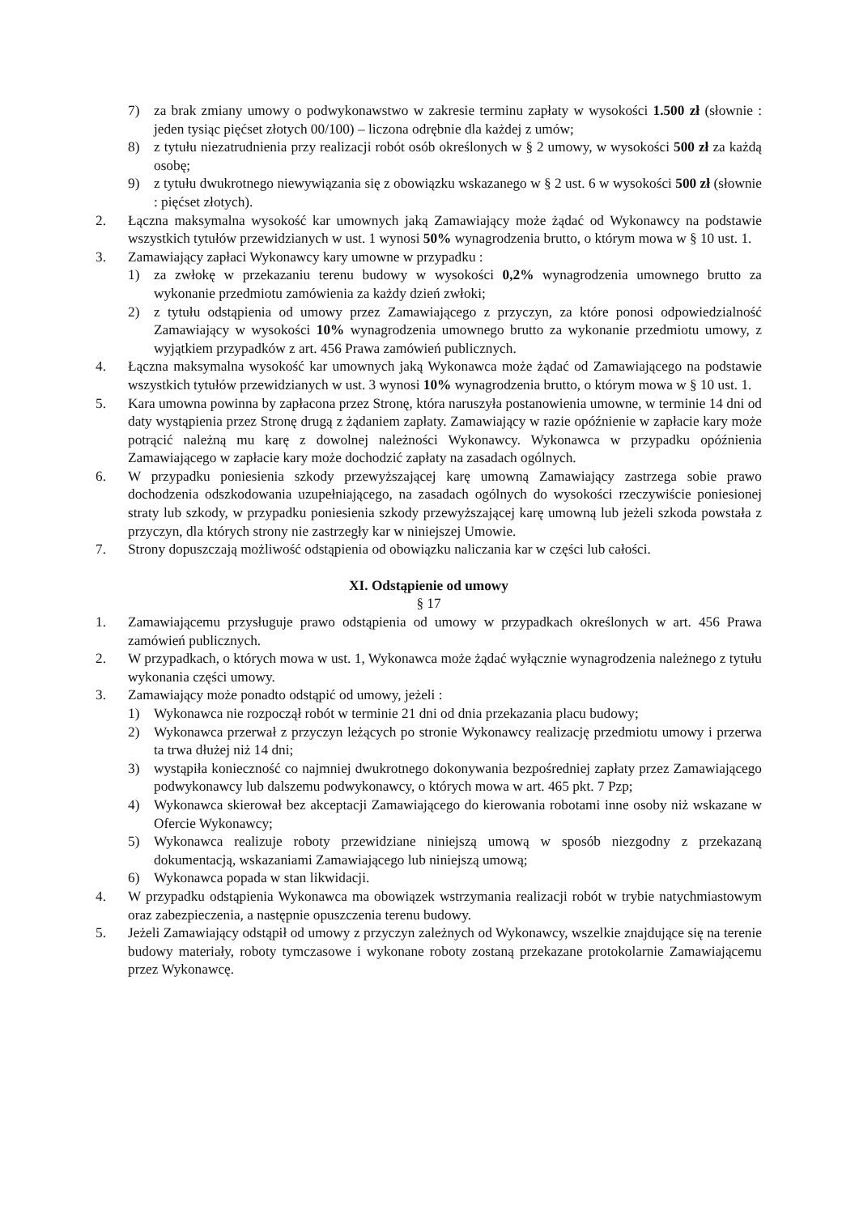7) za brak zmiany umowy o podwykonawstwo w zakresie terminu zapłaty w wysokości 1.500 zł (słownie : jeden tysiąc pięćset złotych 00/100) – liczona odrębnie dla każdej z umów;
8) z tytułu niezatrudnienia przy realizacji robót osób określonych w § 2 umowy, w wysokości 500 zł za każdą osobę;
9) z tytułu dwukrotnego niewywiązania się z obowiązku wskazanego w § 2 ust. 6 w wysokości 500 zł (słownie : pięćset złotych).
2. Łączna maksymalna wysokość kar umownych jaką Zamawiający może żądać od Wykonawcy na podstawie wszystkich tytułów przewidzianych w ust. 1 wynosi 50% wynagrodzenia brutto, o którym mowa w § 10 ust. 1.
3. Zamawiający zapłaci Wykonawcy kary umowne w przypadku :
1) za zwłokę w przekazaniu terenu budowy w wysokości 0,2% wynagrodzenia umownego brutto za wykonanie przedmiotu zamówienia za każdy dzień zwłoki;
2) z tytułu odstąpienia od umowy przez Zamawiającego z przyczyn, za które ponosi odpowiedzialność Zamawiający w wysokości 10% wynagrodzenia umownego brutto za wykonanie przedmiotu umowy, z wyjątkiem przypadków z art. 456 Prawa zamówień publicznych.
4. Łączna maksymalna wysokość kar umownych jaką Wykonawca może żądać od Zamawiającego na podstawie wszystkich tytułów przewidzianych w ust. 3 wynosi 10% wynagrodzenia brutto, o którym mowa w § 10 ust. 1.
5. Kara umowna powinna by zapłacona przez Stronę, która naruszyła postanowienia umowne, w terminie 14 dni od daty wystąpienia przez Stronę drugą z żądaniem zapłaty. Zamawiający w razie opóźnienie w zapłacie kary może potrącić należną mu karę z dowolnej należności Wykonawcy. Wykonawca w przypadku opóźnienia Zamawiającego w zapłacie kary może dochodzić zapłaty na zasadach ogólnych.
6. W przypadku poniesienia szkody przewyższającej karę umowną Zamawiający zastrzega sobie prawo dochodzenia odszkodowania uzupełniającego, na zasadach ogólnych do wysokości rzeczywiście poniesionej straty lub szkody, w przypadku poniesienia szkody przewyższającej karę umowną lub jeżeli szkoda powstała z przyczyn, dla których strony nie zastrzegły kar w niniejszej Umowie.
7. Strony dopuszczają możliwość odstąpienia od obowiązku naliczania kar w części lub całości.
XI. Odstąpienie od umowy
§ 17
1. Zamawiającemu przysługuje prawo odstąpienia od umowy w przypadkach określonych w art. 456 Prawa zamówień publicznych.
2. W przypadkach, o których mowa w ust. 1, Wykonawca może żądać wyłącznie wynagrodzenia należnego z tytułu wykonania części umowy.
3. Zamawiający może ponadto odstąpić od umowy, jeżeli :
1) Wykonawca nie rozpoczął robót w terminie 21 dni od dnia przekazania placu budowy;
2) Wykonawca przerwał z przyczyn leżących po stronie Wykonawcy realizację przedmiotu umowy i przerwa ta trwa dłużej niż 14 dni;
3) wystąpiła konieczność co najmniej dwukrotnego dokonywania bezpośredniej zapłaty przez Zamawiającego podwykonawcy lub dalszemu podwykonawcy, o których mowa w art. 465 pkt. 7 Pzp;
4) Wykonawca skierował bez akceptacji Zamawiającego do kierowania robotami inne osoby niż wskazane w Ofercie Wykonawcy;
5) Wykonawca realizuje roboty przewidziane niniejszą umową w sposób niezgodny z przekazaną dokumentacją, wskazaniami Zamawiającego lub niniejszą umową;
6) Wykonawca popada w stan likwidacji.
4. W przypadku odstąpienia Wykonawca ma obowiązek wstrzymania realizacji robót w trybie natychmiastowym oraz zabezpieczenia, a następnie opuszczenia terenu budowy.
5. Jeżeli Zamawiający odstąpił od umowy z przyczyn zależnych od Wykonawcy, wszelkie znajdujące się na terenie budowy materiały, roboty tymczasowe i wykonane roboty zostaną przekazane protokolarnie Zamawiającemu przez Wykonawcę.